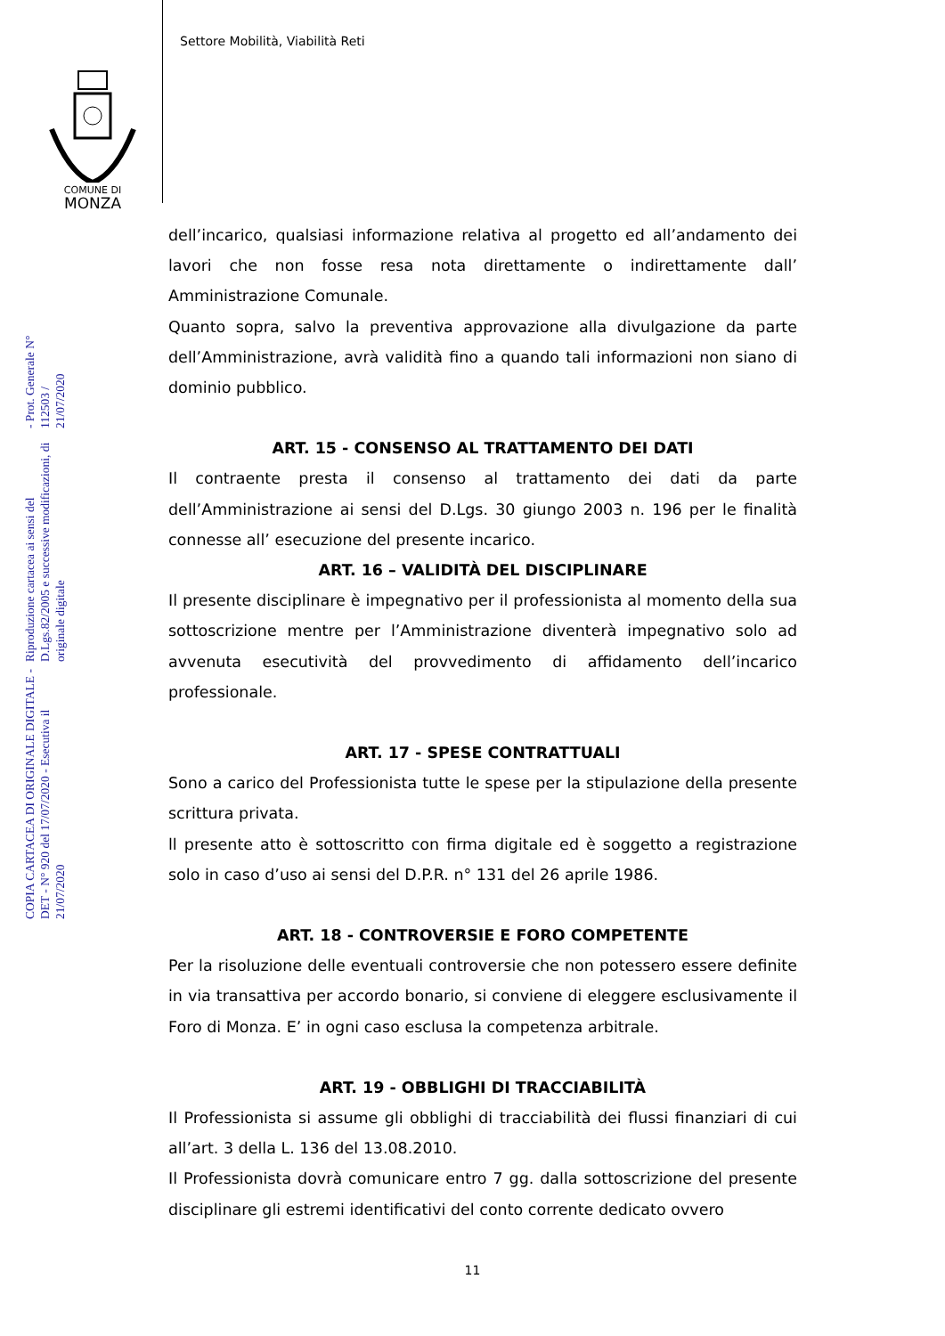Settore Mobilità, Viabilità Reti
COMUNE DI
MONZA
COPIA CARTACEA DI ORIGINALE DIGITALE - DET - N° 920 del 17/07/2020 - Esecutiva il 21/07/2020
Riproduzione cartacea ai sensi del D.Lgs.82/2005 e successive modificazioni, di originale digitale
- Prot. Generale N° 112503 / 21/07/2020
dell’incarico, qualsiasi informazione relativa al progetto ed all’andamento dei lavori che non fosse resa nota direttamente o indirettamente dall’ Amministrazione Comunale.
Quanto sopra, salvo la preventiva approvazione alla divulgazione da parte dell’Amministrazione, avrà validità fino a quando tali informazioni non siano di dominio pubblico.
ART. 15 - CONSENSO AL TRATTAMENTO DEI DATI
Il contraente presta il consenso al trattamento dei dati da parte dell’Amministrazione ai sensi del D.Lgs. 30 giungo 2003 n. 196 per le finalità connesse all’ esecuzione del presente incarico.
ART. 16 – VALIDITÀ DEL DISCIPLINARE
Il presente disciplinare è impegnativo per il professionista al momento della sua sottoscrizione mentre per l’Amministrazione diventerà impegnativo solo ad avvenuta esecutività del provvedimento di affidamento dell’incarico professionale.
ART. 17 - SPESE CONTRATTUALI
Sono a carico del Professionista tutte le spese per la stipulazione della presente scrittura privata.
ll presente atto è sottoscritto con firma digitale ed è soggetto a registrazione solo in caso d’uso ai sensi del D.P.R. n° 131 del 26 aprile 1986.
ART. 18 - CONTROVERSIE E FORO COMPETENTE
Per la risoluzione delle eventuali controversie che non potessero essere definite in via transattiva per accordo bonario, si conviene di eleggere esclusivamente il Foro di Monza. E’ in ogni caso esclusa la competenza arbitrale.
ART. 19 - OBBLIGHI DI TRACCIABILITÀ
Il Professionista si assume gli obblighi di tracciabilità dei flussi finanziari di cui all’art. 3 della L. 136 del 13.08.2010.
Il Professionista dovrà comunicare entro 7 gg. dalla sottoscrizione del presente disciplinare gli estremi identificativi del conto corrente dedicato ovvero
11